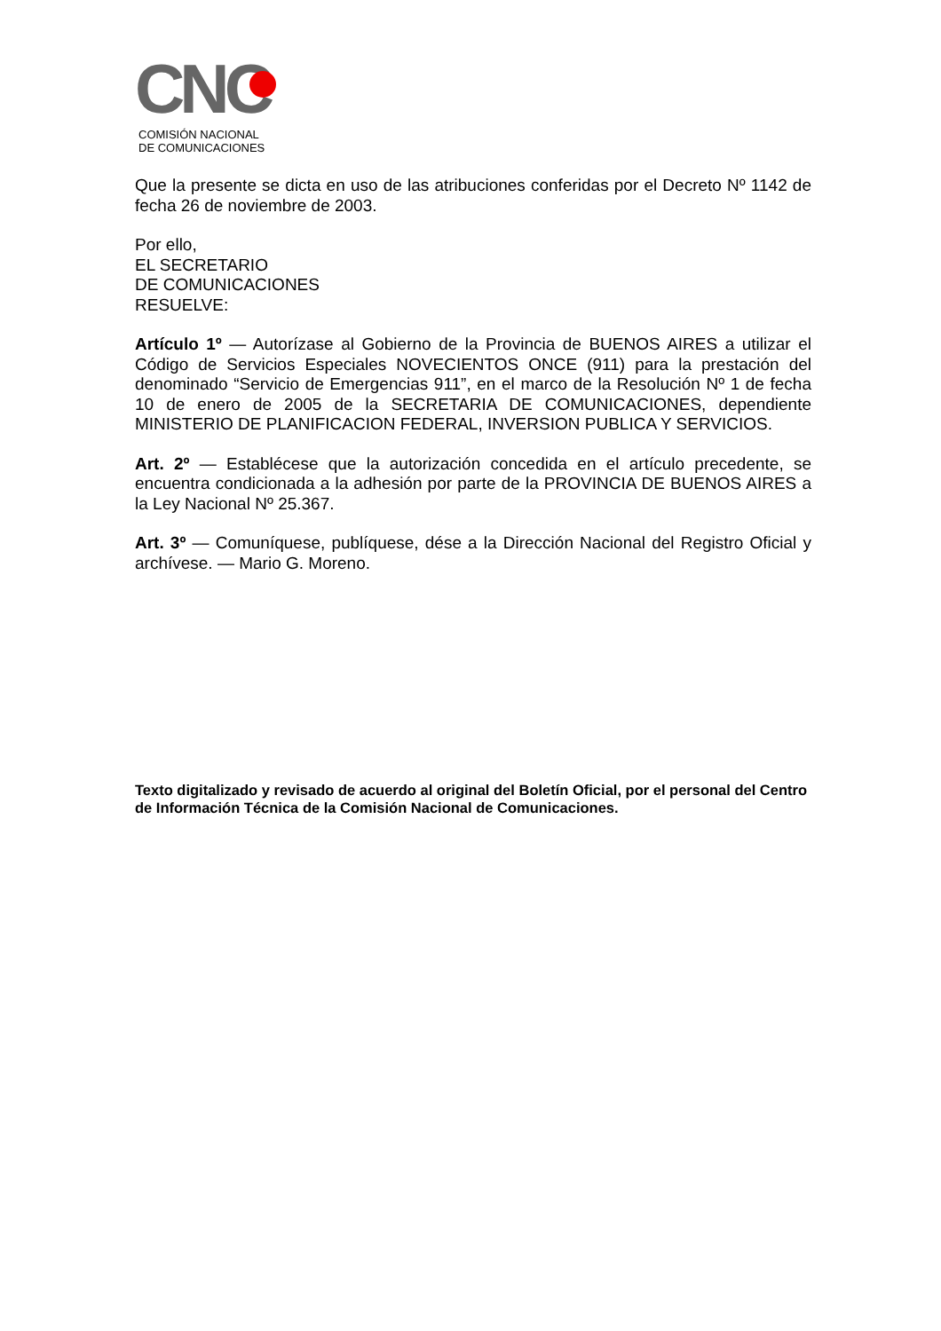CNC
COMISIÓN NACIONAL
DE COMUNICACIONES
Que la presente se dicta en uso de las atribuciones conferidas por el Decreto Nº 1142 de fecha 26 de noviembre de 2003.
Por ello,
EL SECRETARIO
DE COMUNICACIONES
RESUELVE:
Artículo 1º — Autorízase al Gobierno de la Provincia de BUENOS AIRES a utilizar el Código de Servicios Especiales NOVECIENTOS ONCE (911) para la prestación del denominado “Servicio de Emergencias 911”, en el marco de la Resolución Nº 1 de fecha 10 de enero de 2005 de la SECRETARIA DE COMUNICACIONES, dependiente MINISTERIO DE PLANIFICACION FEDERAL, INVERSION PUBLICA Y SERVICIOS.
Art. 2º — Establécese que la autorización concedida en el artículo precedente, se encuentra condicionada a la adhesión por parte de la PROVINCIA DE BUENOS AIRES a la Ley Nacional Nº 25.367.
Art. 3º — Comuníquese, publíquese, dése a la Dirección Nacional del Registro Oficial y archívese. — Mario G. Moreno.
Texto digitalizado y revisado de acuerdo al original del Boletín Oficial, por el personal del Centro de Información Técnica de la Comisión Nacional de Comunicaciones.